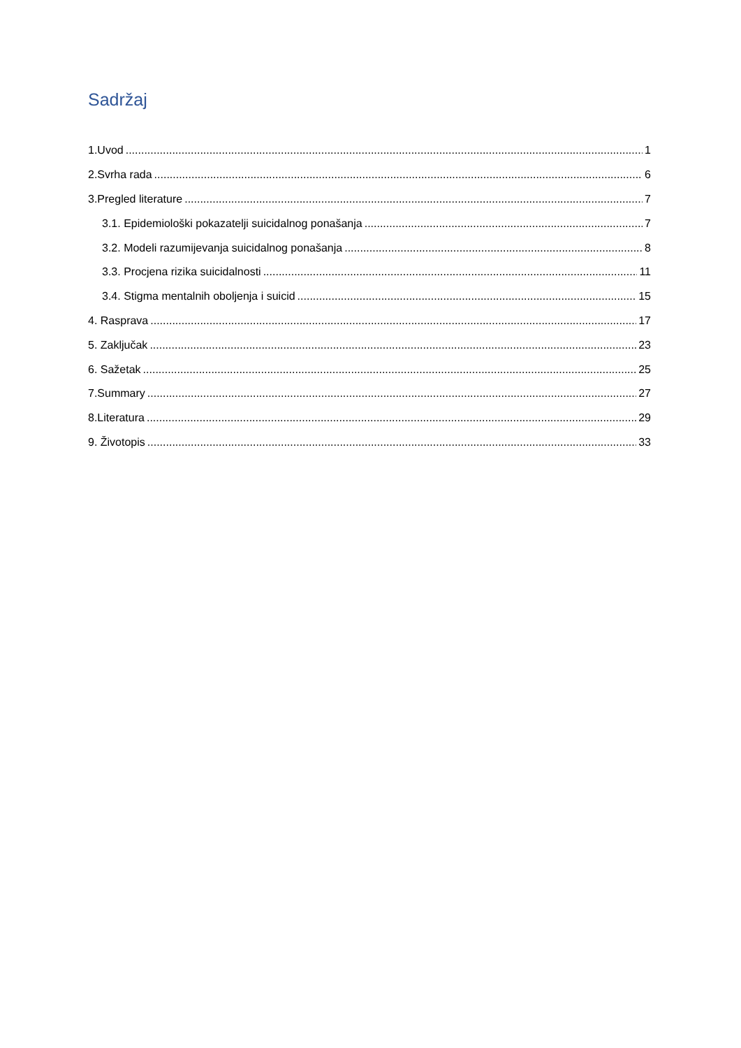Sadržaj
1.Uvod 1
2.Svrha rada 6
3.Pregled literature 7
3.1. Epidemiološki pokazatelji suicidalnog ponašanja 7
3.2. Modeli razumijevanja suicidalnog ponašanja 8
3.3. Procjena rizika suicidalnosti 11
3.4. Stigma mentalnih oboljenja i suicid 15
4. Rasprava 17
5. Zaključak 23
6. Sažetak 25
7.Summary 27
8.Literatura 29
9. Životopis 33